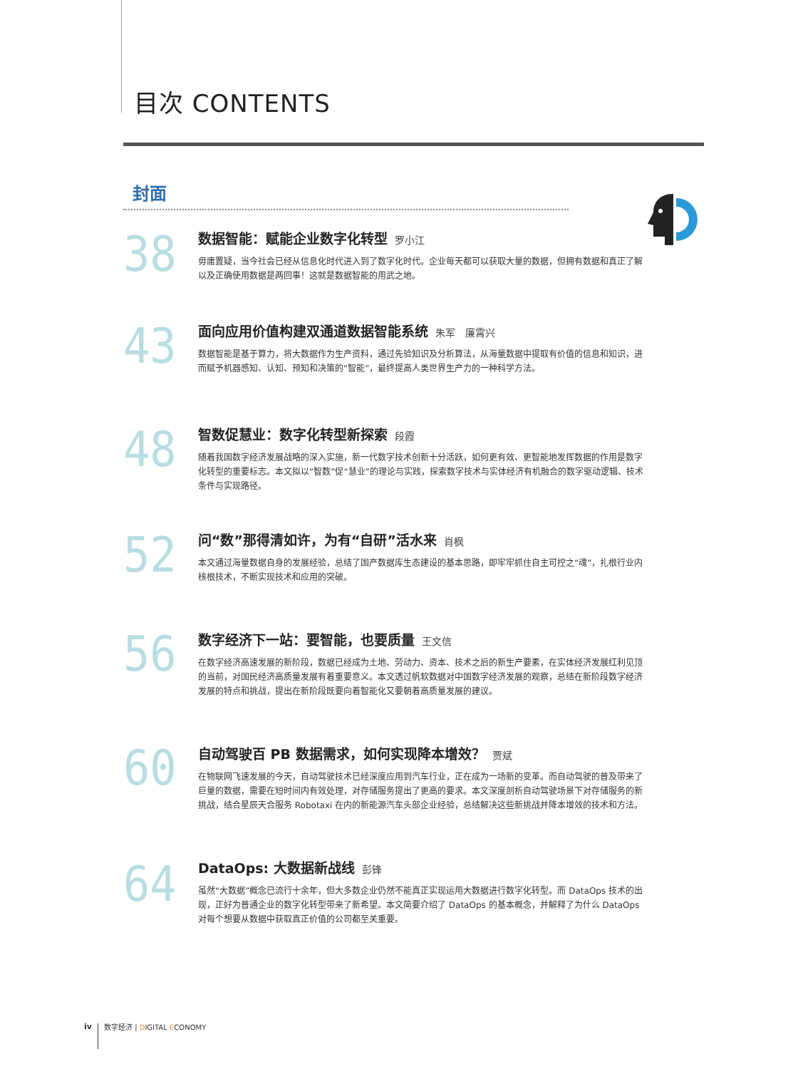目次 CONTENTS
封面
38
数据智能：赋能企业数字化转型 罗小江
毋庸置疑，当今社会已经从信息化时代进入到了数字化时代。企业每天都可以获取大量的数据，但拥有数据和真正了解以及正确使用数据是两回事！这就是数据智能的用武之地。
43
面向应用价值构建双通道数据智能系统 朱军　廉霄兴
数据智能是基于算力，将大数据作为生产资料，通过先验知识及分析算法，从海量数据中提取有价值的信息和知识，进而赋予机器感知、认知、预知和决策的“智能”，最终提高人类世界生产力的一种科学方法。
48
智数促慧业：数字化转型新探索 段霞
随着我国数字经济发展战略的深入实施，新一代数字技术创新十分活跃，如何更有效、更智能地发挥数据的作用是数字化转型的重要标志。本文拟以“智数”促“慧业”的理论与实践，探索数字技术与实体经济有机融合的数字驱动逻辑、技术条件与实现路径。
52
问“数”那得清如许，为有“自研”活水来 肖枫
本文通过海量数据自身的发展经验，总结了国产数据库生态建设的基本思路，即牢牢抓住自主可控之“魂”，扎根行业内核根技术，不断实现技术和应用的突破。
56
数字经济下一站：要智能，也要质量 王文信
在数字经济高速发展的新阶段，数据已经成为土地、劳动力、资本、技术之后的新生产要素，在实体经济发展红利见顶的当前，对国民经济高质量发展有着重要意义。本文透过帆软数据对中国数字经济发展的观察，总结在新阶段数字经济发展的特点和挑战，提出在新阶段既要向着智能化又要朝着高质量发展的建议。
60
自动驾驶百 PB 数据需求，如何实现降本增效？ 贾斌
在物联网飞速发展的今天，自动驾驶技术已经深度应用到汽车行业，正在成为一场新的变革。而自动驾驶的普及带来了巨量的数据，需要在短时间内有效处理，对存储服务提出了更高的要求。本文深度剖析自动驾驶场景下对存储服务的新挑战，结合星辰天合服务 Robotaxi 在内的新能源汽车头部企业经验，总结解决这些新挑战并降本增效的技术和方法。
64
DataOps: 大数据新战线 彭锋
虽然“大数据”概念已流行十余年，但大多数企业仍然不能真正实现运用大数据进行数字化转型。而 DataOps 技术的出现，正好为普通企业的数字化转型带来了新希望。本文简要介绍了 DataOps 的基本概念，并解释了为什么 DataOps 对每个想要从数据中获取真正价值的公司都至关重要。
iv 数字经济 | DIGITAL ECONOMY